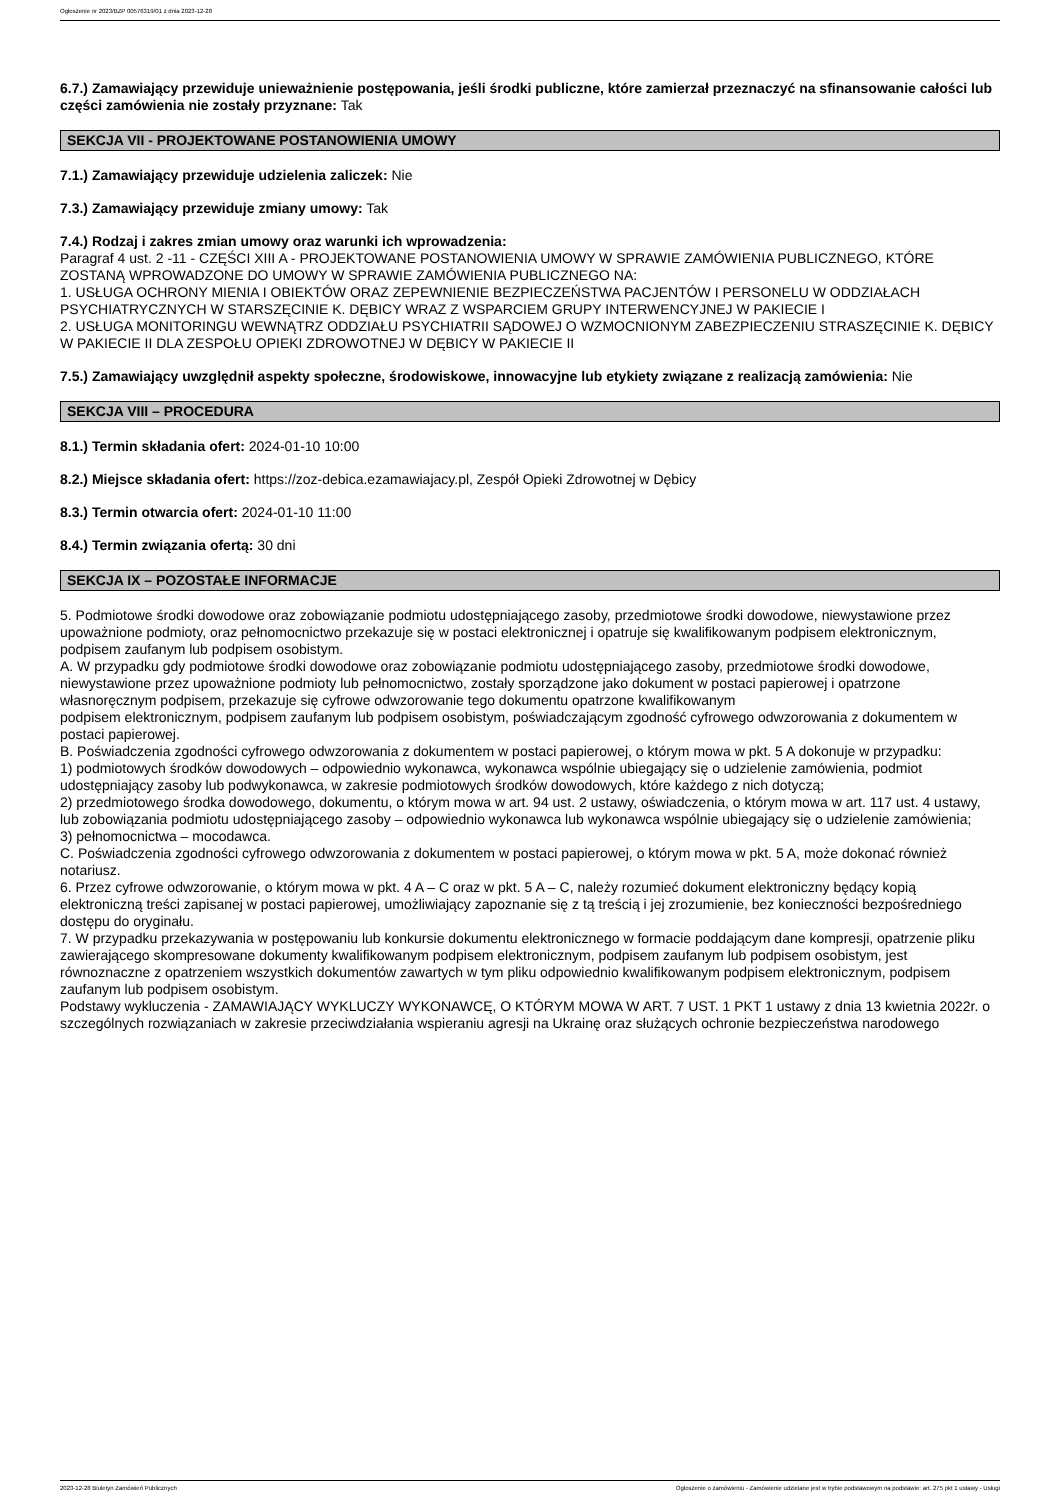Ogłoszenie nr 2023/BZP 00576319/01 z dnia 2023-12-28
6.7.) Zamawiający przewiduje unieważnienie postępowania, jeśli środki publiczne, które zamierzał przeznaczyć na sfinansowanie całości lub części zamówienia nie zostały przyznane: Tak
SEKCJA VII - PROJEKTOWANE POSTANOWIENIA UMOWY
7.1.) Zamawiający przewiduje udzielenia zaliczek: Nie
7.3.) Zamawiający przewiduje zmiany umowy: Tak
7.4.) Rodzaj i zakres zmian umowy oraz warunki ich wprowadzenia:
Paragraf 4 ust. 2 -11 - CZĘŚCI XIII A - PROJEKTOWANE POSTANOWIENIA UMOWY W SPRAWIE ZAMÓWIENIA PUBLICZNEGO, KTÓRE ZOSTANĄ WPROWADZONE DO UMOWY W SPRAWIE ZAMÓWIENIA PUBLICZNEGO NA:
1. USŁUGA OCHRONY MIENIA I OBIEKTÓW ORAZ ZEPEWNIENIE BEZPIECZEŃSTWA PACJENTÓW I PERSONELU W ODDZIAŁACH PSYCHIATRYCZNYCH W STARSZĘCINIE K. DĘBICY WRAZ Z WSPARCIEM GRUPY INTERWENCYJNEJ W PAKIECIE I
2. USŁUGA MONITORINGU WEWNĄTRZ ODDZIAŁU PSYCHIATRII SĄDOWEJ O WZMOCNIONYM ZABEZPIECZENIU STRASZĘCINIE K. DĘBICY W PAKIECIE II DLA ZESPOŁU OPIEKI ZDROWOTNEJ W DĘBICY W PAKIECIE II
7.5.) Zamawiający uwzględnił aspekty społeczne, środowiskowe, innowacyjne lub etykiety związane z realizacją zamówienia: Nie
SEKCJA VIII – PROCEDURA
8.1.) Termin składania ofert: 2024-01-10 10:00
8.2.) Miejsce składania ofert: https://zoz-debica.ezamawiajacy.pl, Zespół Opieki Zdrowotnej w Dębicy
8.3.) Termin otwarcia ofert: 2024-01-10 11:00
8.4.) Termin związania ofertą: 30 dni
SEKCJA IX – POZOSTAŁE INFORMACJE
5. Podmiotowe środki dowodowe oraz zobowiązanie podmiotu udostępniającego zasoby, przedmiotowe środki dowodowe, niewystawione przez upoważnione podmioty, oraz pełnomocnictwo przekazuje się w postaci elektronicznej i opatruje się kwalifikowanym podpisem elektronicznym, podpisem zaufanym lub podpisem osobistym.
A. W przypadku gdy podmiotowe środki dowodowe oraz zobowiązanie podmiotu udostępniającego zasoby, przedmiotowe środki dowodowe, niewystawione przez upoważnione podmioty lub pełnomocnictwo, zostały sporządzone jako dokument w postaci papierowej i opatrzone własnoręcznym podpisem, przekazuje się cyfrowe odwzorowanie tego dokumentu opatrzone kwalifikowanym
podpisem elektronicznym, podpisem zaufanym lub podpisem osobistym, poświadczającym zgodność cyfrowego odwzorowania z dokumentem w postaci papierowej.
B. Poświadczenia zgodności cyfrowego odwzorowania z dokumentem w postaci papierowej, o którym mowa w pkt. 5 A dokonuje w przypadku:
1) podmiotowych środków dowodowych – odpowiednio wykonawca, wykonawca wspólnie ubiegający się o udzielenie zamówienia, podmiot udostępniający zasoby lub podwykonawca, w zakresie podmiotowych środków dowodowych, które każdego z nich dotyczą;
2) przedmiotowego środka dowodowego, dokumentu, o którym mowa w art. 94 ust. 2 ustawy, oświadczenia, o którym mowa w art. 117 ust. 4 ustawy, lub zobowiązania podmiotu udostępniającego zasoby – odpowiednio wykonawca lub wykonawca wspólnie ubiegający się o udzielenie zamówienia;
3) pełnomocnictwa – mocodawca.
C. Poświadczenia zgodności cyfrowego odwzorowania z dokumentem w postaci papierowej, o którym mowa w pkt. 5 A, może dokonać również notariusz.
6. Przez cyfrowe odwzorowanie, o którym mowa w pkt. 4 A – C oraz w pkt. 5 A – C, należy rozumieć dokument elektroniczny będący kopią elektroniczną treści zapisanej w postaci papierowej, umożliwiający zapoznanie się z tą treścią i jej zrozumienie, bez konieczności bezpośredniego dostępu do oryginału.
7. W przypadku przekazywania w postępowaniu lub konkursie dokumentu elektronicznego w formacie poddającym dane kompresji, opatrzenie pliku zawierającego skompresowane dokumenty kwalifikowanym podpisem elektronicznym, podpisem zaufanym lub podpisem osobistym, jest równoznaczne z opatrzeniem wszystkich dokumentów zawartych w tym pliku odpowiednio kwalifikowanym podpisem elektronicznym, podpisem zaufanym lub podpisem osobistym.
Podstawy wykluczenia - ZAMAWIAJĄCY WYKLUCZY WYKONAWCĘ, O KTÓRYM MOWA W ART. 7 UST. 1 PKT 1 ustawy z dnia 13 kwietnia 2022r. o szczególnych rozwiązaniach w zakresie przeciwdziałania wspieraniu agresji na Ukrainę oraz służących ochronie bezpieczeństwa narodowego
2023-12-28 Biuletyn Zamówień Publicznych Ogłoszenie o zamówieniu - Zamówienie udzielane jest w trybie podstawowym na podstawie: art. 275 pkt 1 ustawy - Usługi